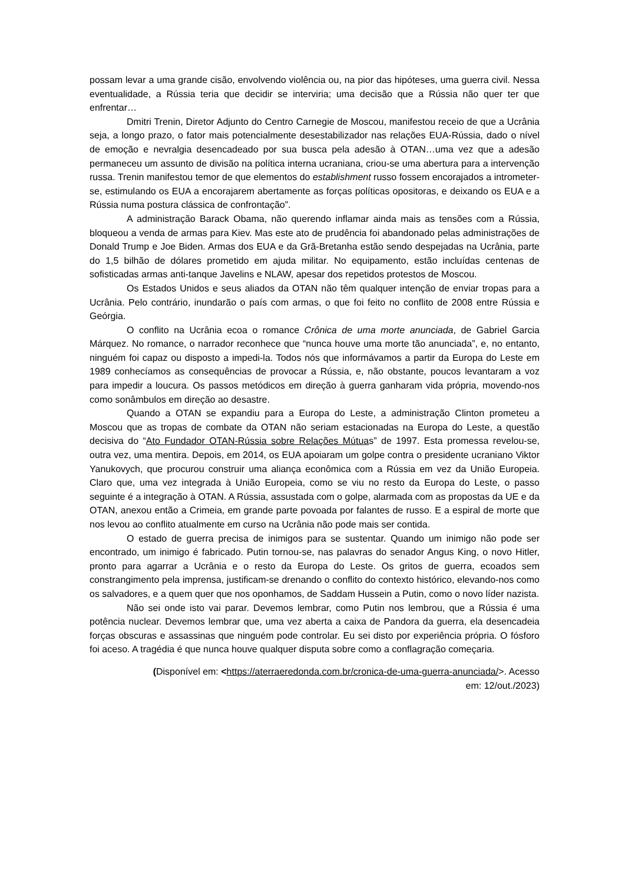possam levar a uma grande cisão, envolvendo violência ou, na pior das hipóteses, uma guerra civil. Nessa eventualidade, a Rússia teria que decidir se interviria; uma decisão que a Rússia não quer ter que enfrentar…
Dmitri Trenin, Diretor Adjunto do Centro Carnegie de Moscou, manifestou receio de que a Ucrânia seja, a longo prazo, o fator mais potencialmente desestabilizador nas relações EUA-Rússia, dado o nível de emoção e nevralgia desencadeado por sua busca pela adesão à OTAN…uma vez que a adesão permaneceu um assunto de divisão na política interna ucraniana, criou-se uma abertura para a intervenção russa. Trenin manifestou temor de que elementos do establishment russo fossem encorajados a intrometer-se, estimulando os EUA a encorajarem abertamente as forças políticas opositoras, e deixando os EUA e a Rússia numa postura clássica de confrontação”.
A administração Barack Obama, não querendo inflamar ainda mais as tensões com a Rússia, bloqueou a venda de armas para Kiev. Mas este ato de prudência foi abandonado pelas administrações de Donald Trump e Joe Biden. Armas dos EUA e da Grã-Bretanha estão sendo despejadas na Ucrânia, parte do 1,5 bilhão de dólares prometido em ajuda militar. No equipamento, estão incluídas centenas de sofisticadas armas anti-tanque Javelins e NLAW, apesar dos repetidos protestos de Moscou.
Os Estados Unidos e seus aliados da OTAN não têm qualquer intenção de enviar tropas para a Ucrânia. Pelo contrário, inundarão o país com armas, o que foi feito no conflito de 2008 entre Rússia e Geórgia.
O conflito na Ucrânia ecoa o romance Crônica de uma morte anunciada, de Gabriel Garcia Márquez. No romance, o narrador reconhece que “nunca houve uma morte tão anunciada”, e, no entanto, ninguém foi capaz ou disposto a impedi-la. Todos nós que informávamos a partir da Europa do Leste em 1989 conhecíamos as consequências de provocar a Rússia, e, não obstante, poucos levantaram a voz para impedir a loucura. Os passos metódicos em direção à guerra ganharam vida própria, movendo-nos como sonâmbulos em direção ao desastre.
Quando a OTAN se expandiu para a Europa do Leste, a administração Clinton prometeu a Moscou que as tropas de combate da OTAN não seriam estacionadas na Europa do Leste, a questão decisiva do “Ato Fundador OTAN-Rússia sobre Relações Mútuas” de 1997. Esta promessa revelou-se, outra vez, uma mentira. Depois, em 2014, os EUA apoiaram um golpe contra o presidente ucraniano Viktor Yanukovych, que procurou construir uma aliança econômica com a Rússia em vez da União Europeia. Claro que, uma vez integrada à União Europeia, como se viu no resto da Europa do Leste, o passo seguinte é a integração à OTAN. A Rússia, assustada com o golpe, alarmada com as propostas da UE e da OTAN, anexou então a Crimeia, em grande parte povoada por falantes de russo. E a espiral de morte que nos levou ao conflito atualmente em curso na Ucrânia não pode mais ser contida.
O estado de guerra precisa de inimigos para se sustentar. Quando um inimigo não pode ser encontrado, um inimigo é fabricado. Putin tornou-se, nas palavras do senador Angus King, o novo Hitler, pronto para agarrar a Ucrânia e o resto da Europa do Leste. Os gritos de guerra, ecoados sem constrangimento pela imprensa, justificam-se drenando o conflito do contexto histórico, elevando-nos como os salvadores, e a quem quer que nos oponhamos, de Saddam Hussein a Putin, como o novo líder nazista.
Não sei onde isto vai parar. Devemos lembrar, como Putin nos lembrou, que a Rússia é uma potência nuclear. Devemos lembrar que, uma vez aberta a caixa de Pandora da guerra, ela desencadeia forças obscuras e assassinas que ninguém pode controlar. Eu sei disto por experiência própria. O fósforo foi aceso. A tragédia é que nunca houve qualquer disputa sobre como a conflagração começaria.
(Disponível em: <https://aterraeredonda.com.br/cronica-de-uma-guerra-anunciada/>. Acesso
em: 12/out./2023)